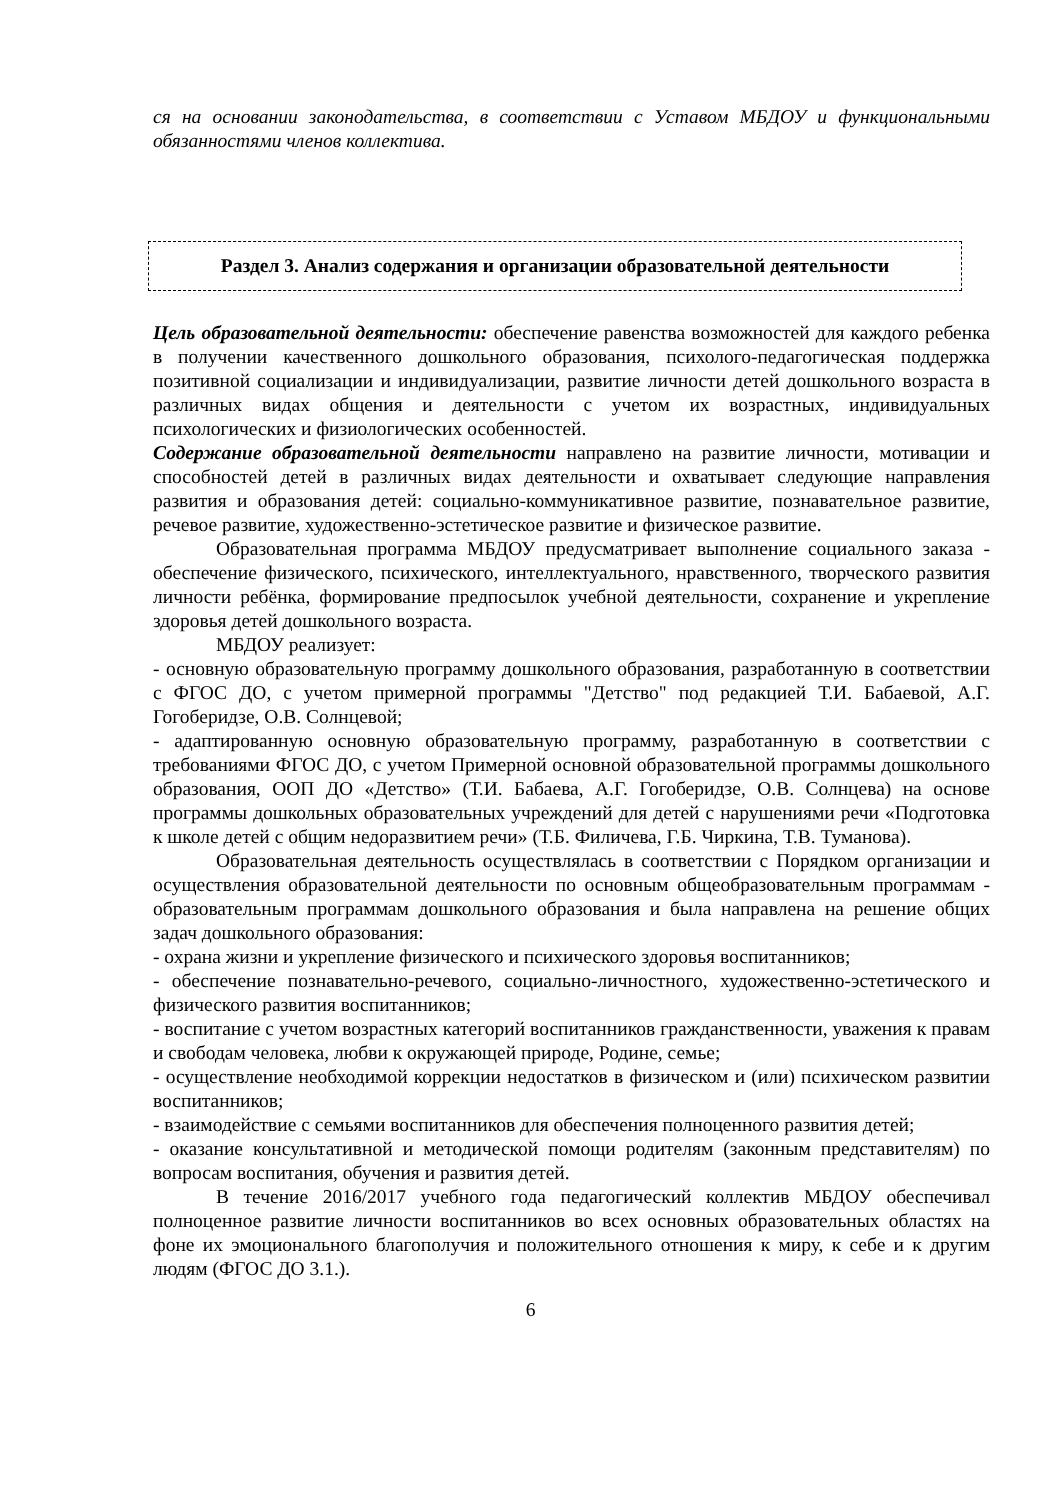ся на основании законодательства, в соответствии с Уставом МБДОУ и функциональными обязанностями членов коллектива.
Раздел 3. Анализ содержания и организации образовательной деятельности
Цель образовательной деятельности: обеспечение равенства возможностей для каждого ребенка в получении качественного дошкольного образования, психолого-педагогическая поддержка позитивной социализации и индивидуализации, развитие личности детей дошкольного возраста в различных видах общения и деятельности с учетом их возрастных, индивидуальных психологических и физиологических особенностей.
Содержание образовательной деятельности направлено на развитие личности, мотивации и способностей детей в различных видах деятельности и охватывает следующие направления развития и образования детей: социально-коммуникативное развитие, познавательное развитие, речевое развитие, художественно-эстетическое развитие и физическое развитие.
Образовательная программа МБДОУ предусматривает выполнение социального заказа - обеспечение физического, психического, интеллектуального, нравственного, творческого развития личности ребёнка, формирование предпосылок учебной деятельности, сохранение и укрепление здоровья детей дошкольного возраста.
МБДОУ реализует:
- основную образовательную программу дошкольного образования, разработанную в соответствии с ФГОС ДО, с учетом примерной программы "Детство" под редакцией Т.И. Бабаевой, А.Г. Гогоберидзе, О.В. Солнцевой;
- адаптированную основную образовательную программу, разработанную в соответствии с требованиями ФГОС ДО, с учетом Примерной основной образовательной программы дошкольного образования, ООП ДО «Детство» (Т.И. Бабаева, А.Г. Гогоберидзе, О.В. Солнцева) на основе программы дошкольных образовательных учреждений для детей с нарушениями речи «Подготовка к школе детей с общим недоразвитием речи» (Т.Б. Филичева, Г.Б. Чиркина, Т.В. Туманова).
Образовательная деятельность осуществлялась в соответствии с Порядком организации и осуществления образовательной деятельности по основным общеобразовательным программам - образовательным программам дошкольного образования и была направлена на решение общих задач дошкольного образования:
- охрана жизни и укрепление физического и психического здоровья воспитанников;
- обеспечение познавательно-речевого, социально-личностного, художественно-эстетического и физического развития воспитанников;
- воспитание с учетом возрастных категорий воспитанников гражданственности, уважения к правам и свободам человека, любви к окружающей природе, Родине, семье;
- осуществление необходимой коррекции недостатков в физическом и (или) психическом развитии воспитанников;
- взаимодействие с семьями воспитанников для обеспечения полноценного развития детей;
- оказание консультативной и методической помощи родителям (законным представителям) по вопросам воспитания, обучения и развития детей.
В течение 2016/2017 учебного года педагогический коллектив МБДОУ обеспечивал полноценное развитие личности воспитанников во всех основных образовательных областях на фоне их эмоционального благополучия и положительного отношения к миру, к себе и к другим людям (ФГОС ДО 3.1.).
6